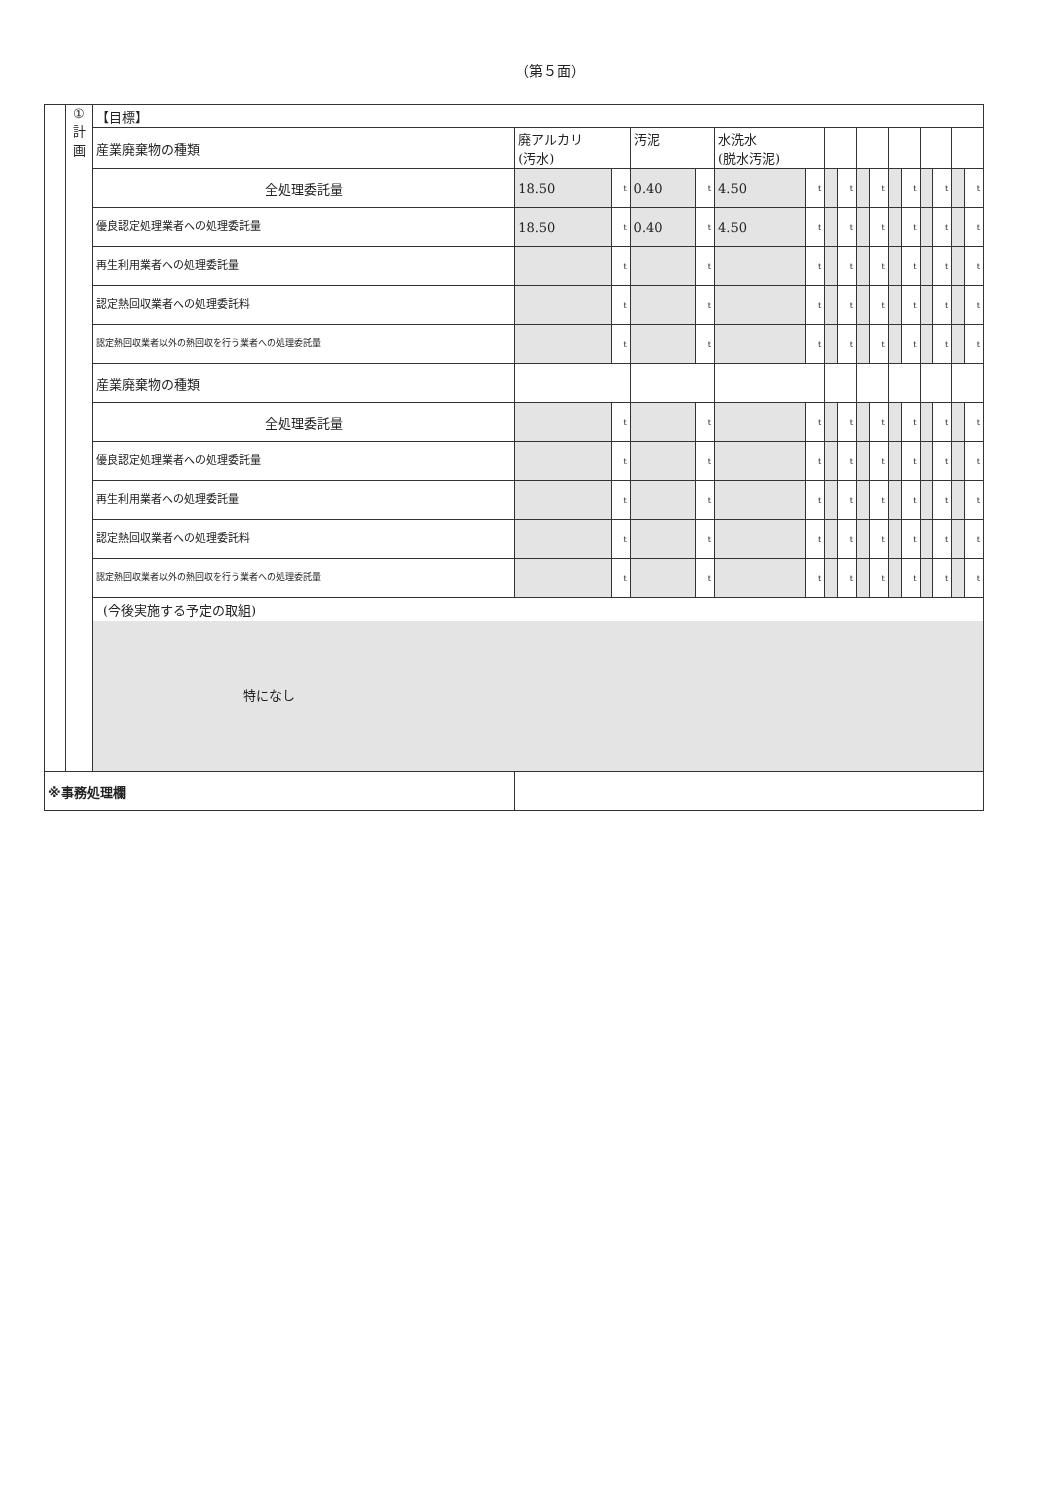（第５面）
| | ① 計 画 | 【目標】 | | | | | | | | | | | | | | | | |
| | | 産業廃棄物の種類 | 廃アルカリ (汚水) | | 汚泥 | | 水洗水 (脱水汚泥) | | | | | | | | | | | |
| | | 全処理委託量 | 18.50 | t | 0.40 | t | 4.50 | t | | t | | t | | t | | t | | t |
| | | 優良認定処理業者への処理委託量 | 18.50 | t | 0.40 | t | 4.50 | t | | t | | t | | t | | t | | t |
| | | 再生利用業者への処理委託量 | | t | | t | | t | | t | | t | | t | | t | | t |
| | | 認定熱回収業者への処理委託料 | | t | | t | | t | | t | | t | | t | | t | | t |
| | | 認定熱回収業者以外の熱回収を行う業者への処理委託量 | | t | | t | | t | | t | | t | | t | | t | | t |
| | | 産業廃棄物の種類 | | | | | | | | | | | | | | | | |
| | | 全処理委託量 | | t | | t | | t | | t | | t | | t | | t | | t |
| | | 優良認定処理業者への処理委託量 | | t | | t | | t | | t | | t | | t | | t | | t |
| | | 再生利用業者への処理委託量 | | t | | t | | t | | t | | t | | t | | t | | t |
| | | 認定熱回収業者への処理委託料 | | t | | t | | t | | t | | t | | t | | t | | t |
| | | 認定熱回収業者以外の熱回収を行う業者への処理委託量 | | t | | t | | t | | t | | t | | t | | t | | t |
| | | (今後実施する予定の取組) 特になし | | | | | | | | | | | | | | | | |
| ※事務処理欄 | | | | | | | | | | | | | | | | | | |